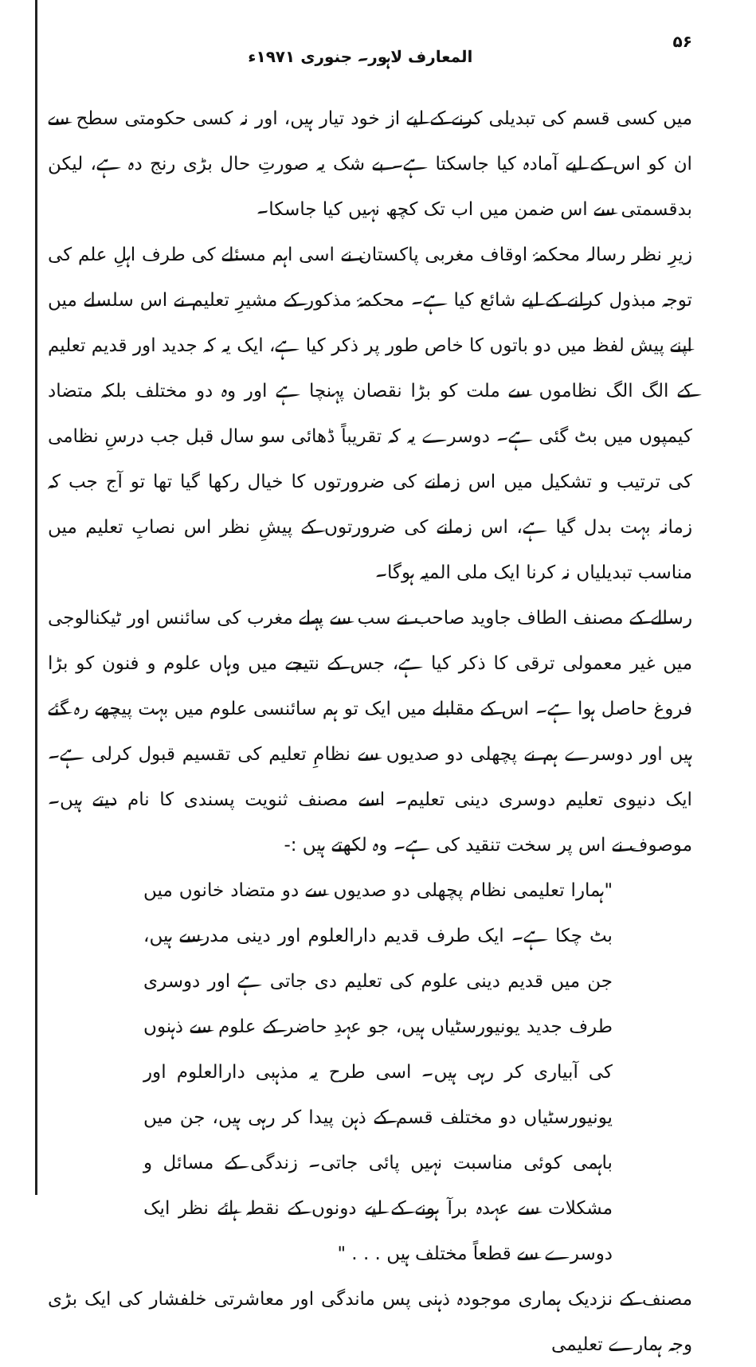۵۶ المعارف لاہور۔ جنوری ۱۹۷۱ء
میں کسی قسم کی تبدیلی کرنے کے لیے از خود تیار ہیں، اور نہ کسی حکومتی سطح سے ان کو اس کے لیے آمادہ کیا جاسکتا ہے۔ بے شک یہ صورتِ حال بڑی رنج دہ ہے، لیکن بدقسمتی سے اس ضمن میں اب تک کچھ نہیں کیا جاسکا۔
زیرِ نظر رسالہ محکمۂ اوقاف مغربی پاکستان نے اسی اہم مسئلے کی طرف اہلِ علم کی توجہ مبذول کرانے کے لیے شائع کیا ہے۔ محکمۂ مذکور کے مشیرِ تعلیم نے اس سلسلے میں اپنے پیش لفظ میں دو باتوں کا خاص طور پر ذکر کیا ہے، ایک یہ کہ جدید اور قدیم تعلیم کے الگ الگ نظاموں سے ملت کو بڑا نقصان پہنچا ہے اور وہ دو مختلف بلکہ متضاد کیمپوں میں بٹ گئی ہے۔ دوسرے یہ کہ تقریباً ڈھائی سو سال قبل جب درسِ نظامی کی ترتیب و تشکیل میں اس زمانے کی ضرورتوں کا خیال رکھا گیا تھا تو آج جب کہ زمانہ بہت بدل گیا ہے، اس زمانے کی ضرورتوں کے پیشِ نظر اس نصابِ تعلیم میں مناسب تبدیلیاں نہ کرنا ایک ملی المیہ ہوگا۔
رسالے کے مصنف الطاف جاوید صاحب نے سب سے پہلے مغرب کی سائنس اور ٹیکنالوجی میں غیر معمولی ترقی کا ذکر کیا ہے، جس کے نتیجے میں وہاں علوم و فنون کو بڑا فروغ حاصل ہوا ہے۔ اس کے مقابلے میں ایک تو ہم سائنسی علوم میں بہت پیچھے رہ گئے ہیں اور دوسرے ہم نے پچھلی دو صدیوں سے نظامِ تعلیم کی تقسیم قبول کرلی ہے۔ ایک دنیوی تعلیم دوسری دینی تعلیم۔ اسے مصنف ثنویت پسندی کا نام دیتے ہیں۔ موصوف نے اس پر سخت تنقید کی ہے۔ وہ لکھتے ہیں :-
"ہمارا تعلیمی نظام پچھلی دو صدیوں سے دو متضاد خانوں میں بٹ چکا ہے۔ ایک طرف قدیم دارالعلوم اور دینی مدرسے ہیں، جن میں قدیم دینی علوم کی تعلیم دی جاتی ہے اور دوسری طرف جدید یونیورسٹیاں ہیں، جو عہدِ حاضر کے علوم سے ذہنوں کی آبیاری کر رہی ہیں۔ اسی طرح یہ مذہبی دارالعلوم اور یونیورسٹیاں دو مختلف قسم کے ذہن پیدا کر رہی ہیں، جن میں باہمی کوئی مناسبت نہیں پائی جاتی۔ زندگی کے مسائل و مشکلات سے عہدہ برآ ہونے کے لیے دونوں کے نقطہ ہائے نظر ایک دوسرے سے قطعاً مختلف ہیں . . . "
مصنف کے نزدیک ہماری موجودہ ذہنی پس ماندگی اور معاشرتی خلفشار کی ایک بڑی وجہ ہمارے تعلیمی